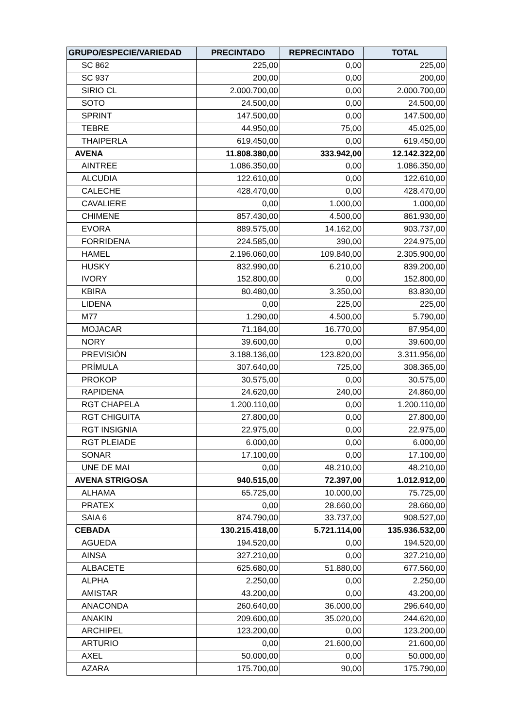| GRUPO/ESPECIE/VARIEDAD | PRECINTADO | REPRECINTADO | TOTAL |
| --- | --- | --- | --- |
| SC 862 | 225,00 | 0,00 | 225,00 |
| SC 937 | 200,00 | 0,00 | 200,00 |
| SIRIO CL | 2.000.700,00 | 0,00 | 2.000.700,00 |
| SOTO | 24.500,00 | 0,00 | 24.500,00 |
| SPRINT | 147.500,00 | 0,00 | 147.500,00 |
| TEBRE | 44.950,00 | 75,00 | 45.025,00 |
| THAIPERLA | 619.450,00 | 0,00 | 619.450,00 |
| AVENA | 11.808.380,00 | 333.942,00 | 12.142.322,00 |
| AINTREE | 1.086.350,00 | 0,00 | 1.086.350,00 |
| ALCUDIA | 122.610,00 | 0,00 | 122.610,00 |
| CALECHE | 428.470,00 | 0,00 | 428.470,00 |
| CAVALIERE | 0,00 | 1.000,00 | 1.000,00 |
| CHIMENE | 857.430,00 | 4.500,00 | 861.930,00 |
| EVORA | 889.575,00 | 14.162,00 | 903.737,00 |
| FORRIDENA | 224.585,00 | 390,00 | 224.975,00 |
| HAMEL | 2.196.060,00 | 109.840,00 | 2.305.900,00 |
| HUSKY | 832.990,00 | 6.210,00 | 839.200,00 |
| IVORY | 152.800,00 | 0,00 | 152.800,00 |
| KBIRA | 80.480,00 | 3.350,00 | 83.830,00 |
| LIDENA | 0,00 | 225,00 | 225,00 |
| M77 | 1.290,00 | 4.500,00 | 5.790,00 |
| MOJACAR | 71.184,00 | 16.770,00 | 87.954,00 |
| NORY | 39.600,00 | 0,00 | 39.600,00 |
| PREVISIÓN | 3.188.136,00 | 123.820,00 | 3.311.956,00 |
| PRÍMULA | 307.640,00 | 725,00 | 308.365,00 |
| PROKOP | 30.575,00 | 0,00 | 30.575,00 |
| RAPIDENA | 24.620,00 | 240,00 | 24.860,00 |
| RGT CHAPELA | 1.200.110,00 | 0,00 | 1.200.110,00 |
| RGT CHIGUITA | 27.800,00 | 0,00 | 27.800,00 |
| RGT INSIGNIA | 22.975,00 | 0,00 | 22.975,00 |
| RGT PLEIADE | 6.000,00 | 0,00 | 6.000,00 |
| SONAR | 17.100,00 | 0,00 | 17.100,00 |
| UNE DE MAI | 0,00 | 48.210,00 | 48.210,00 |
| AVENA STRIGOSA | 940.515,00 | 72.397,00 | 1.012.912,00 |
| ALHAMA | 65.725,00 | 10.000,00 | 75.725,00 |
| PRATEX | 0,00 | 28.660,00 | 28.660,00 |
| SAIA 6 | 874.790,00 | 33.737,00 | 908.527,00 |
| CEBADA | 130.215.418,00 | 5.721.114,00 | 135.936.532,00 |
| AGUEDA | 194.520,00 | 0,00 | 194.520,00 |
| AINSA | 327.210,00 | 0,00 | 327.210,00 |
| ALBACETE | 625.680,00 | 51.880,00 | 677.560,00 |
| ALPHA | 2.250,00 | 0,00 | 2.250,00 |
| AMISTAR | 43.200,00 | 0,00 | 43.200,00 |
| ANACONDA | 260.640,00 | 36.000,00 | 296.640,00 |
| ANAKIN | 209.600,00 | 35.020,00 | 244.620,00 |
| ARCHIPEL | 123.200,00 | 0,00 | 123.200,00 |
| ARTURIO | 0,00 | 21.600,00 | 21.600,00 |
| AXEL | 50.000,00 | 0,00 | 50.000,00 |
| AZARA | 175.700,00 | 90,00 | 175.790,00 |